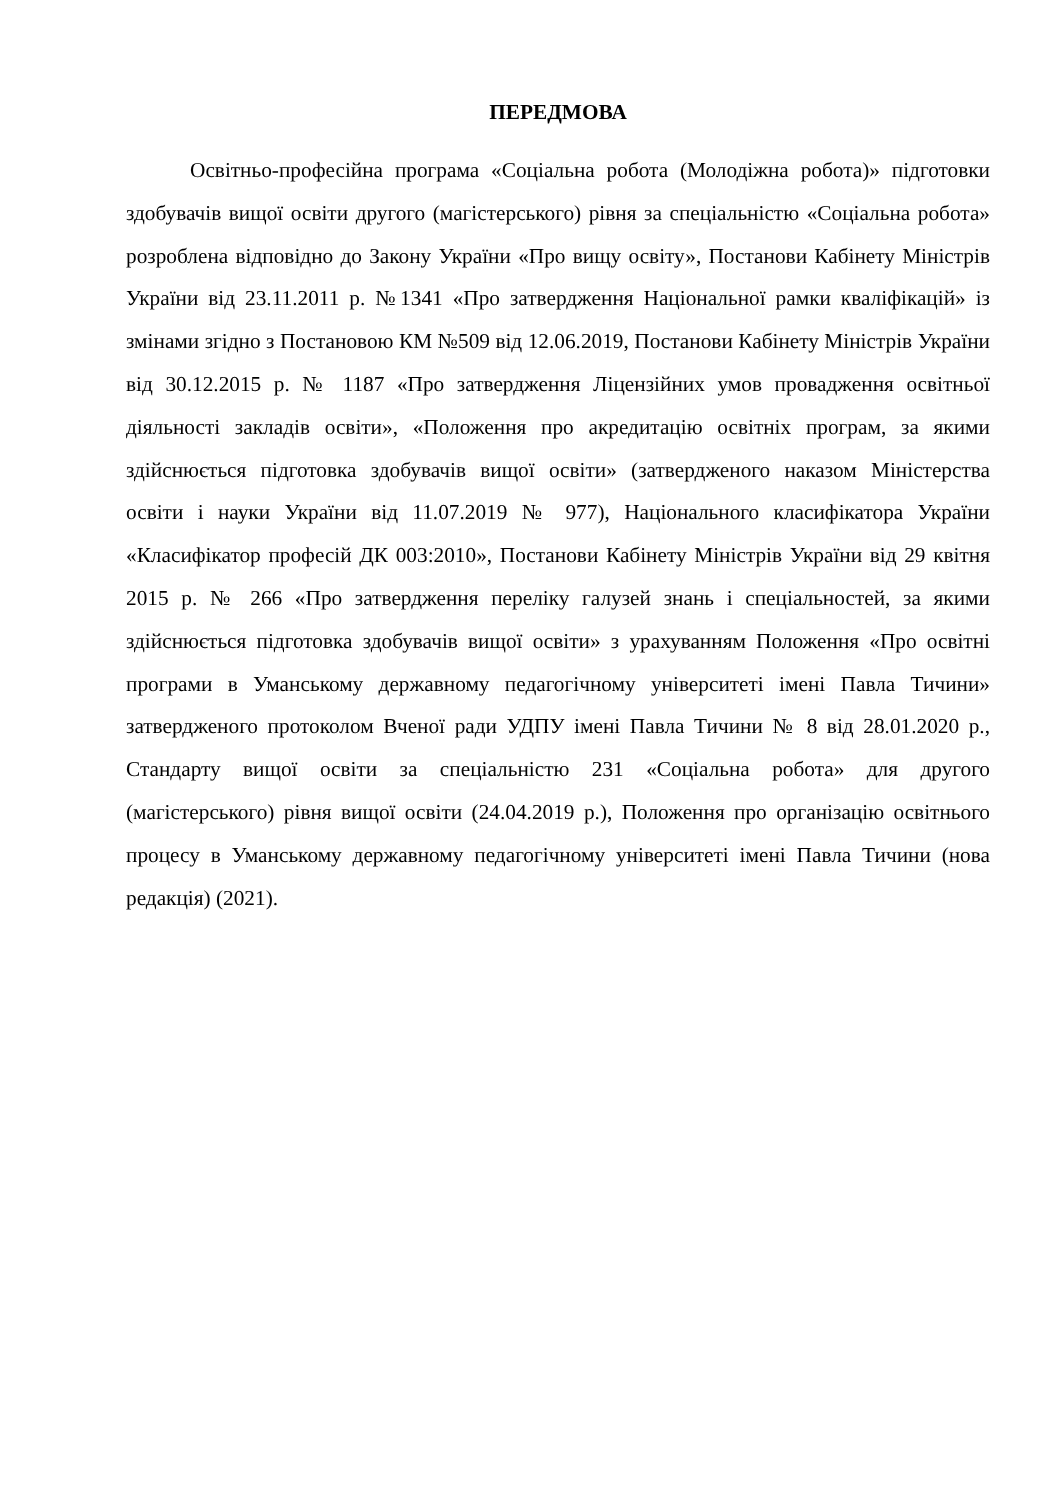ПЕРЕДМОВА
Освітньо-професійна програма «Соціальна робота (Молодіжна робота)» підготовки здобувачів вищої освіти другого (магістерського) рівня за спеціальністю «Соціальна робота» розроблена відповідно до Закону України «Про вищу освіту», Постанови Кабінету Міністрів України від 23.11.2011 р. №1341 «Про затвердження Національної рамки кваліфікацій» із змінами згідно з Постановою КМ №509 від 12.06.2019, Постанови Кабінету Міністрів України від 30.12.2015 р. № 1187 «Про затвердження Ліцензійних умов провадження освітньої діяльності закладів освіти», «Положення про акредитацію освітніх програм, за якими здійснюється підготовка здобувачів вищої освіти» (затвердженого наказом Міністерства освіти і науки України від 11.07.2019 № 977), Національного класифікатора України «Класифікатор професій ДК 003:2010», Постанови Кабінету Міністрів України від 29 квітня 2015 р. № 266 «Про затвердження переліку галузей знань і спеціальностей, за якими здійснюється підготовка здобувачів вищої освіти» з урахуванням Положення «Про освітні програми в Уманському державному педагогічному університеті імені Павла Тичини» затвердженого протоколом Вченої ради УДПУ імені Павла Тичини № 8 від 28.01.2020 р., Стандарту вищої освіти за спеціальністю 231 «Соціальна робота» для другого (магістерського) рівня вищої освіти (24.04.2019 р.), Положення про організацію освітнього процесу в Уманському державному педагогічному університеті імені Павла Тичини (нова редакція) (2021).